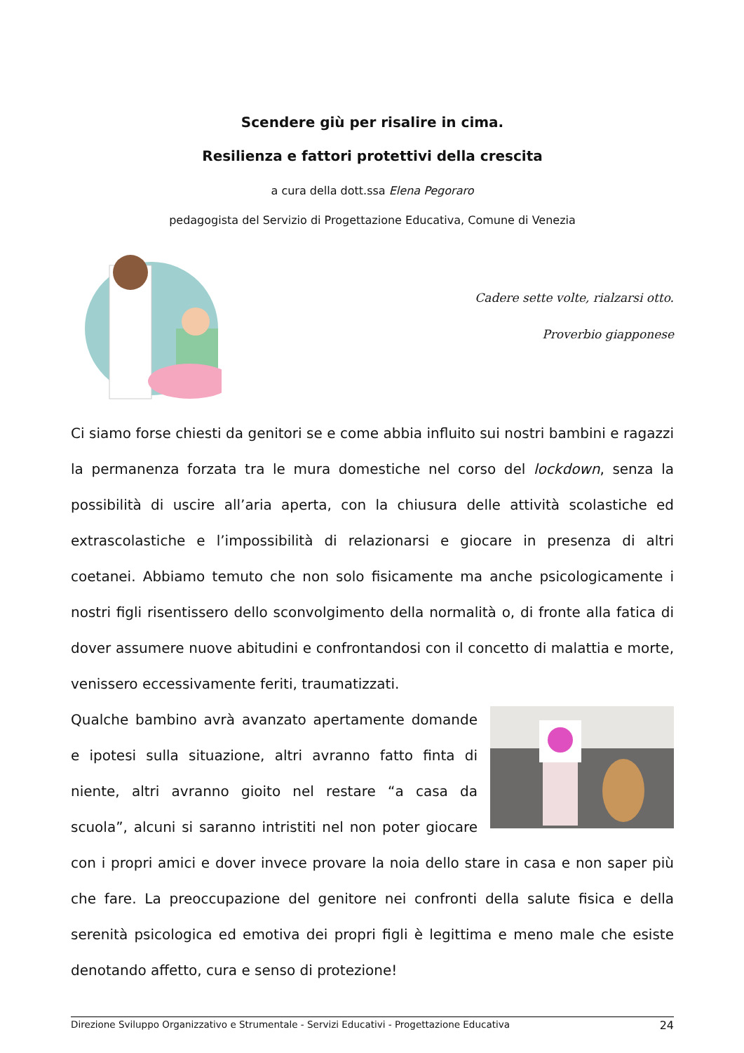Scendere giù per risalire in cima.
Resilienza e fattori protettivi della crescita
a cura della dott.ssa Elena Pegoraro
pedagogista del Servizio di Progettazione Educativa, Comune di Venezia
Cadere sette volte, rialzarsi otto.
Proverbio giapponese
Ci siamo forse chiesti da genitori se e come abbia influito sui nostri bambini e ragazzi la permanenza forzata tra le mura domestiche nel corso del lockdown, senza la possibilità di uscire all’aria aperta, con la chiusura delle attività scolastiche ed extrascolastiche e l’impossibilità di relazionarsi e giocare in presenza di altri coetanei. Abbiamo temuto che non solo fisicamente ma anche psicologicamente i nostri figli risentissero dello sconvolgimento della normalità o, di fronte alla fatica di dover assumere nuove abitudini e confrontandosi con il concetto di malattia e morte, venissero eccessivamente feriti, traumatizzati.
Qualche bambino avrà avanzato apertamente domande e ipotesi sulla situazione, altri avranno fatto finta di niente, altri avranno gioito nel restare “a casa da scuola”, alcuni si saranno intristiti nel non poter giocare con i propri amici e dover invece provare la noia dello stare in casa e non saper più che fare. La preoccupazione del genitore nei confronti della salute fisica e della serenità psicologica ed emotiva dei propri figli è legittima e meno male che esiste denotando affetto, cura e senso di protezione!
Direzione Sviluppo Organizzativo e Strumentale - Servizi Educativi - Progettazione Educativa 24